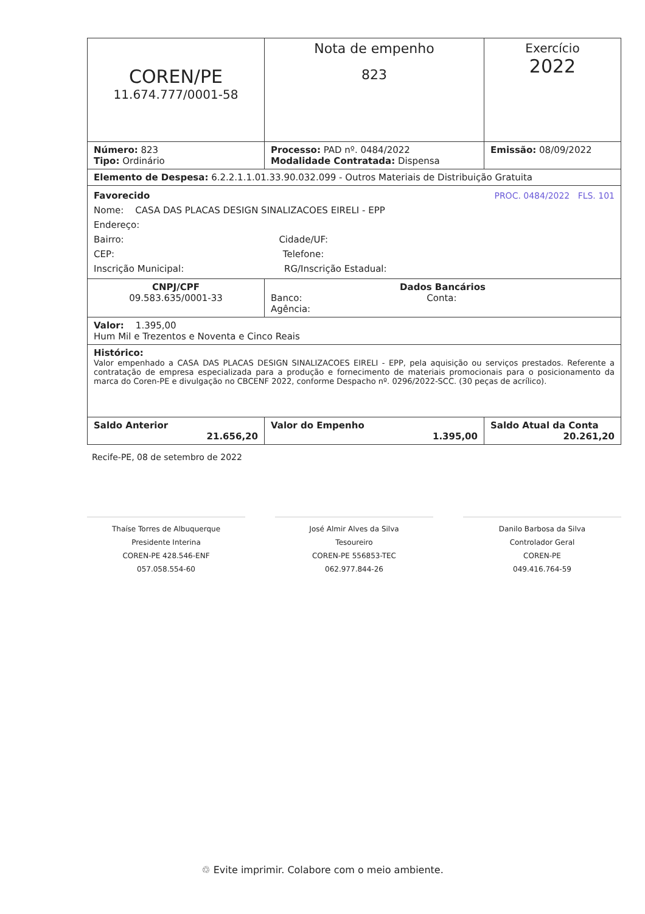| COREN/PE 11.674.777/0001-58 | Nota de empenho 823 | Exercício 2022 |
| Número: 823 Tipo: Ordinário | Processo: PAD nº. 0484/2022 Modalidade Contratada: Dispensa | Emissão: 08/09/2022 |
| Elemento de Despesa: 6.2.2.1.1.01.33.90.032.099 - Outros Materiais de Distribuição Gratuita | | |
| Favorecido PROC. 0484/2022 FLS. 101 Nome: CASA DAS PLACAS DESIGN SINALIZACOES EIRELI - EPP Endereço: Bairro: Cidade/UF: CEP: Telefone: Inscrição Municipal: RG/Inscrição Estadual: | | |
| CNPJ/CPF 09.583.635/0001-33 | Dados Bancários Banco: Conta: Agência: | |
| Valor: 1.395,00 Hum Mil e Trezentos e Noventa e Cinco Reais | | |
| Histórico: Valor empenhado a CASA DAS PLACAS DESIGN SINALIZACOES EIRELI - EPP, pela aquisição ou serviços prestados. Referente a contratação de empresa especializada para a produção e fornecimento de materiais promocionais para o posicionamento da marca do Coren-PE e divulgação no CBCENF 2022, conforme Despacho nº. 0296/2022-SCC. (30 peças de acrílico). | | |
| Saldo Anterior 21.656,20 | Valor do Empenho 1.395,00 | Saldo Atual da Conta 20.261,20 |
Recife-PE, 08 de setembro de 2022
Thaíse Torres de Albuquerque
Presidente Interina
COREN-PE 428.546-ENF
057.058.554-60
José Almir Alves da Silva
Tesoureiro
COREN-PE 556853-TEC
062.977.844-26
Danilo Barbosa da Silva
Controlador Geral
COREN-PE
049.416.764-59
♲ Evite imprimir. Colabore com o meio ambiente.